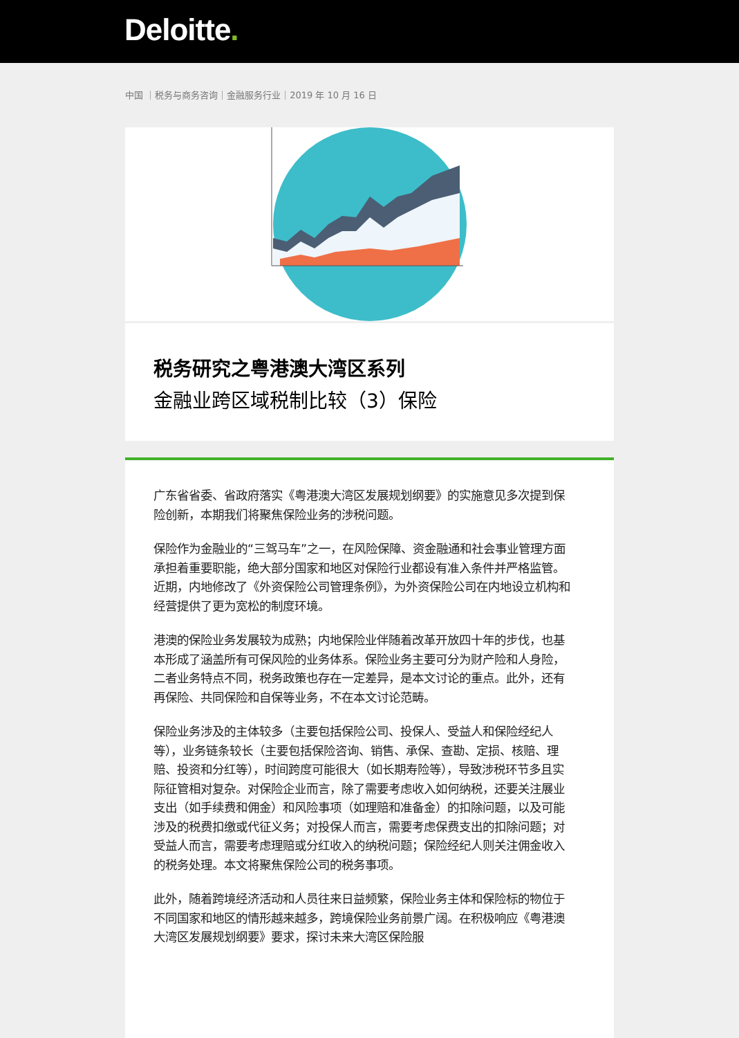Deloitte.
中国 ｜税务与商务咨询｜金融服务行业｜2019 年 10 月 16 日
税务研究之粤港澳大湾区系列
金融业跨区域税制比较（3）保险
广东省省委、省政府落实《粤港澳大湾区发展规划纲要》的实施意见多次提到保险创新，本期我们将聚焦保险业务的涉税问题。
保险作为金融业的“三驾马车”之一，在风险保障、资金融通和社会事业管理方面承担着重要职能，绝大部分国家和地区对保险行业都设有准入条件并严格监管。近期，内地修改了《外资保险公司管理条例》，为外资保险公司在内地设立机构和经营提供了更为宽松的制度环境。
港澳的保险业务发展较为成熟；内地保险业伴随着改革开放四十年的步伐，也基本形成了涵盖所有可保风险的业务体系。保险业务主要可分为财产险和人身险，二者业务特点不同，税务政策也存在一定差异，是本文讨论的重点。此外，还有再保险、共同保险和自保等业务，不在本文讨论范畴。
保险业务涉及的主体较多（主要包括保险公司、投保人、受益人和保险经纪人等），业务链条较长（主要包括保险咨询、销售、承保、查勘、定损、核赔、理赔、投资和分红等），时间跨度可能很大（如长期寿险等），导致涉税环节多且实际征管相对复杂。对保险企业而言，除了需要考虑收入如何纳税，还要关注展业支出（如手续费和佣金）和风险事项（如理赔和准备金）的扣除问题，以及可能涉及的税费扣缴或代征义务；对投保人而言，需要考虑保费支出的扣除问题；对受益人而言，需要考虑理赔或分红收入的纳税问题；保险经纪人则关注佣金收入的税务处理。本文将聚焦保险公司的税务事项。
此外，随着跨境经济活动和人员往来日益频繁，保险业务主体和保险标的物位于不同国家和地区的情形越来越多，跨境保险业务前景广阔。在积极响应《粤港澳大湾区发展规划纲要》要求，探讨未来大湾区保险服